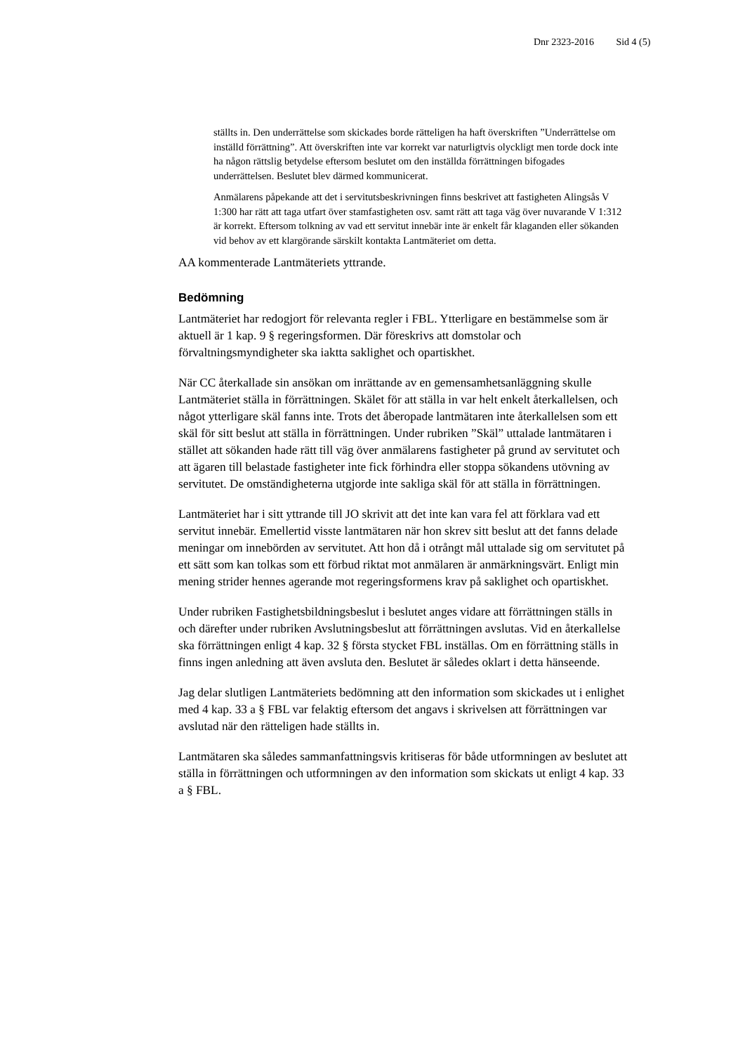Dnr 2323-2016 Sid 4 (5)
ställts in. Den underrättelse som skickades borde rätteligen ha haft överskriften ”Underrättelse om inställd förrättning”. Att överskriften inte var korrekt var naturligtvis olyckligt men torde dock inte ha någon rättslig betydelse eftersom beslutet om den inställda förrättningen bifogades underrättelsen. Beslutet blev därmed kommunicerat.
Anmälarens påpekande att det i servitutsbeskrivningen finns beskrivet att fastigheten Alingsås V 1:300 har rätt att taga utfart över stamfastigheten osv. samt rätt att taga väg över nuvarande V 1:312 är korrekt. Eftersom tolkning av vad ett servitut innebär inte är enkelt får klaganden eller sökanden vid behov av ett klargörande särskilt kontakta Lantmäteriet om detta.
AA kommenterade Lantmäteriets yttrande.
Bedömning
Lantmäteriet har redogjort för relevanta regler i FBL. Ytterligare en bestämmelse som är aktuell är 1 kap. 9 § regeringsformen. Där föreskrivs att domstolar och förvaltningsmyndigheter ska iaktta saklighet och opartiskhet.
När CC återkallade sin ansökan om inrättande av en gemensamhetsanläggning skulle Lantmäteriet ställa in förrättningen. Skälet för att ställa in var helt enkelt återkallelsen, och något ytterligare skäl fanns inte. Trots det åberopade lantmätaren inte återkallelsen som ett skäl för sitt beslut att ställa in förrättningen. Under rubriken ”Skäl” uttalade lantmätaren i stället att sökanden hade rätt till väg över anmälarens fastigheter på grund av servitutet och att ägaren till belastade fastigheter inte fick förhindra eller stoppa sökandens utövning av servitutet. De omständigheterna utgjorde inte sakliga skäl för att ställa in förrättningen.
Lantmäteriet har i sitt yttrande till JO skrivit att det inte kan vara fel att förklara vad ett servitut innebär. Emellertid visste lantmätaren när hon skrev sitt beslut att det fanns delade meningar om innebörden av servitutet. Att hon då i otrångt mål uttalade sig om servitutet på ett sätt som kan tolkas som ett förbud riktat mot anmälaren är anmärkningsvärt. Enligt min mening strider hennes agerande mot regeringsformens krav på saklighet och opartiskhet.
Under rubriken Fastighetsbildningsbeslut i beslutet anges vidare att förrättningen ställs in och därefter under rubriken Avslutningsbeslut att förrättningen avslutas. Vid en återkallelse ska förrättningen enligt 4 kap. 32 § första stycket FBL inställas. Om en förrättning ställs in finns ingen anledning att även avsluta den. Beslutet är således oklart i detta hänseende.
Jag delar slutligen Lantmäteriets bedömning att den information som skickades ut i enlighet med 4 kap. 33 a § FBL var felaktig eftersom det angavs i skrivelsen att förrättningen var avslutad när den rätteligen hade ställts in.
Lantmätaren ska således sammanfattningsvis kritiseras för både utformningen av beslutet att ställa in förrättningen och utformningen av den information som skickats ut enligt 4 kap. 33 a § FBL.